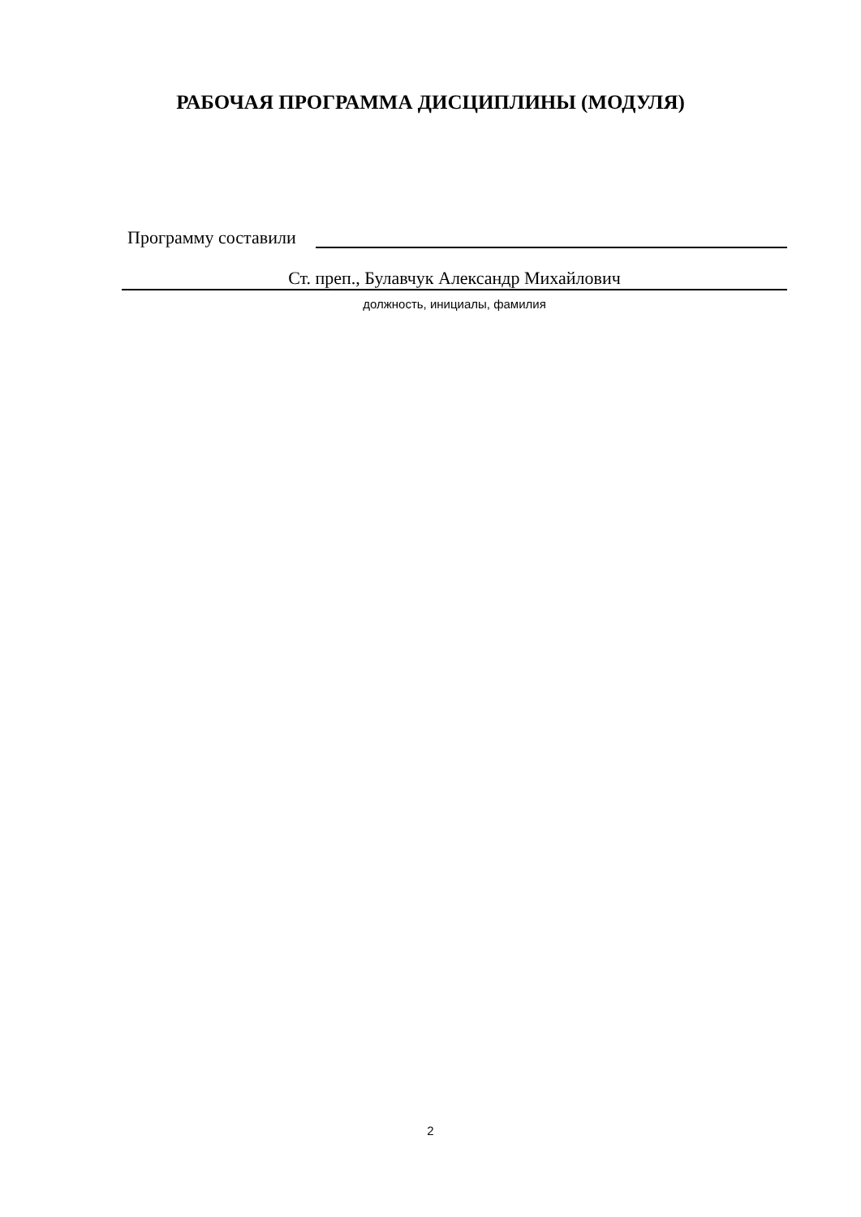РАБОЧАЯ ПРОГРАММА ДИСЦИПЛИНЫ (МОДУЛЯ)
Программу составили
Ст. преп., Булавчук Александр Михайлович
должность, инициалы, фамилия
2